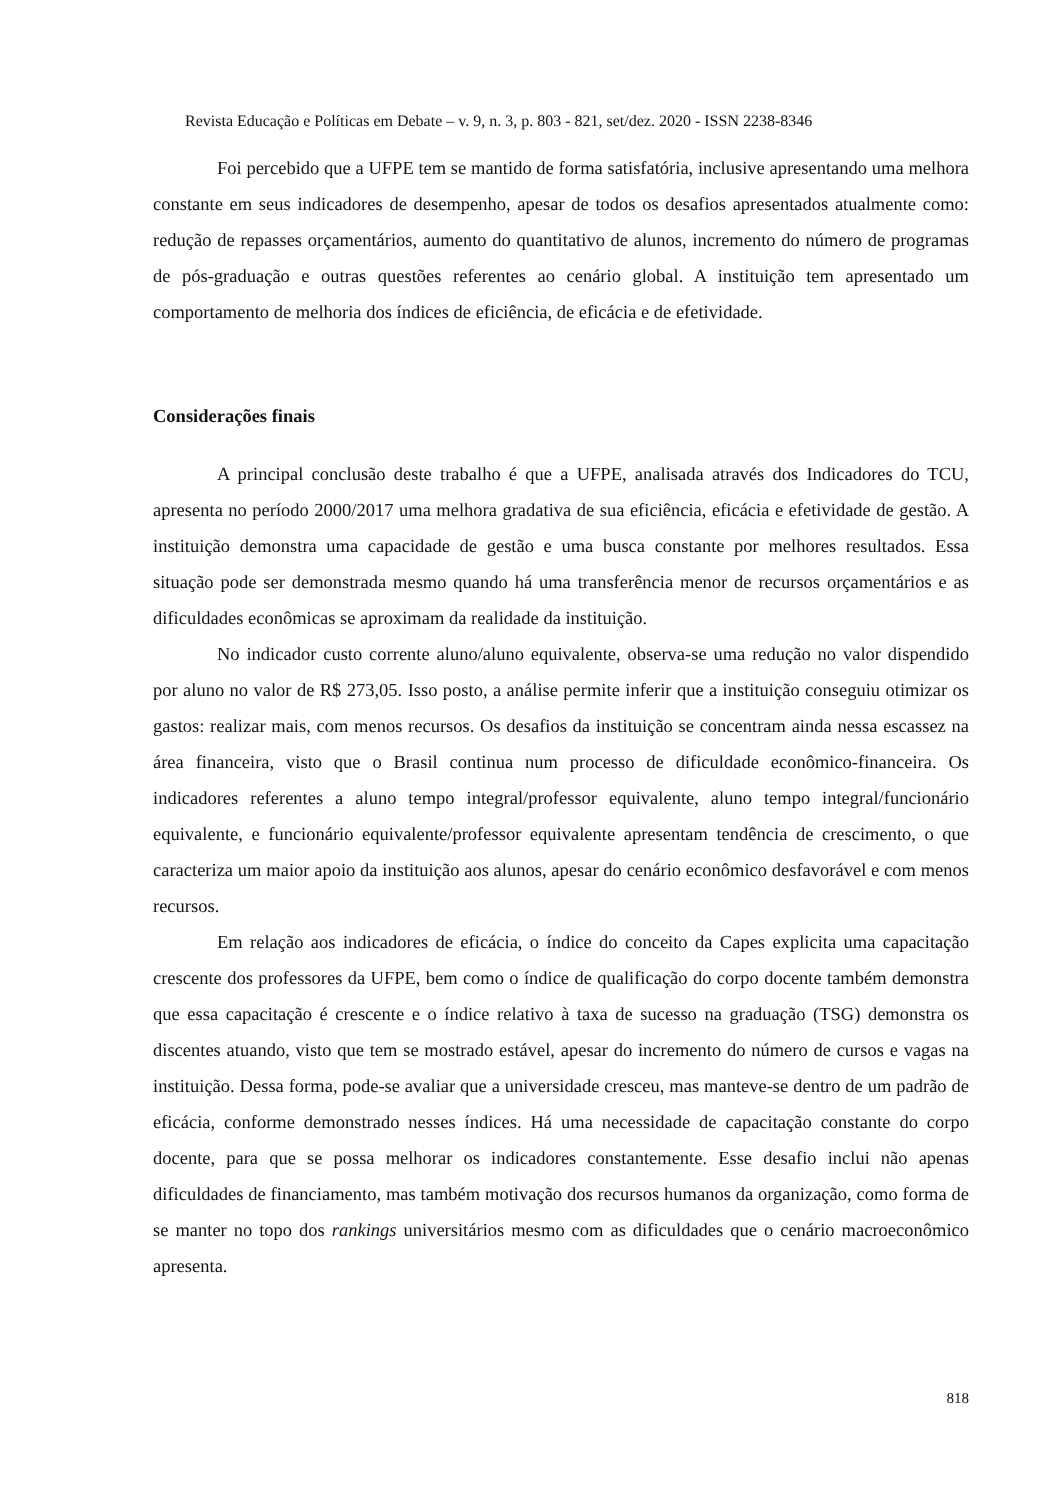Revista Educação e Políticas em Debate – v. 9, n. 3, p. 803 - 821, set/dez. 2020 - ISSN 2238-8346
Foi percebido que a UFPE tem se mantido de forma satisfatória, inclusive apresentando uma melhora constante em seus indicadores de desempenho, apesar de todos os desafios apresentados atualmente como: redução de repasses orçamentários, aumento do quantitativo de alunos, incremento do número de programas de pós-graduação e outras questões referentes ao cenário global. A instituição tem apresentado um comportamento de melhoria dos índices de eficiência, de eficácia e de efetividade.
Considerações finais
A principal conclusão deste trabalho é que a UFPE, analisada através dos Indicadores do TCU, apresenta no período 2000/2017 uma melhora gradativa de sua eficiência, eficácia e efetividade de gestão. A instituição demonstra uma capacidade de gestão e uma busca constante por melhores resultados. Essa situação pode ser demonstrada mesmo quando há uma transferência menor de recursos orçamentários e as dificuldades econômicas se aproximam da realidade da instituição.
No indicador custo corrente aluno/aluno equivalente, observa-se uma redução no valor dispendido por aluno no valor de R$ 273,05. Isso posto, a análise permite inferir que a instituição conseguiu otimizar os gastos: realizar mais, com menos recursos. Os desafios da instituição se concentram ainda nessa escassez na área financeira, visto que o Brasil continua num processo de dificuldade econômico-financeira. Os indicadores referentes a aluno tempo integral/professor equivalente, aluno tempo integral/funcionário equivalente, e funcionário equivalente/professor equivalente apresentam tendência de crescimento, o que caracteriza um maior apoio da instituição aos alunos, apesar do cenário econômico desfavorável e com menos recursos.
Em relação aos indicadores de eficácia, o índice do conceito da Capes explicita uma capacitação crescente dos professores da UFPE, bem como o índice de qualificação do corpo docente também demonstra que essa capacitação é crescente e o índice relativo à taxa de sucesso na graduação (TSG) demonstra os discentes atuando, visto que tem se mostrado estável, apesar do incremento do número de cursos e vagas na instituição. Dessa forma, pode-se avaliar que a universidade cresceu, mas manteve-se dentro de um padrão de eficácia, conforme demonstrado nesses índices. Há uma necessidade de capacitação constante do corpo docente, para que se possa melhorar os indicadores constantemente. Esse desafio inclui não apenas dificuldades de financiamento, mas também motivação dos recursos humanos da organização, como forma de se manter no topo dos rankings universitários mesmo com as dificuldades que o cenário macroeconômico apresenta.
818